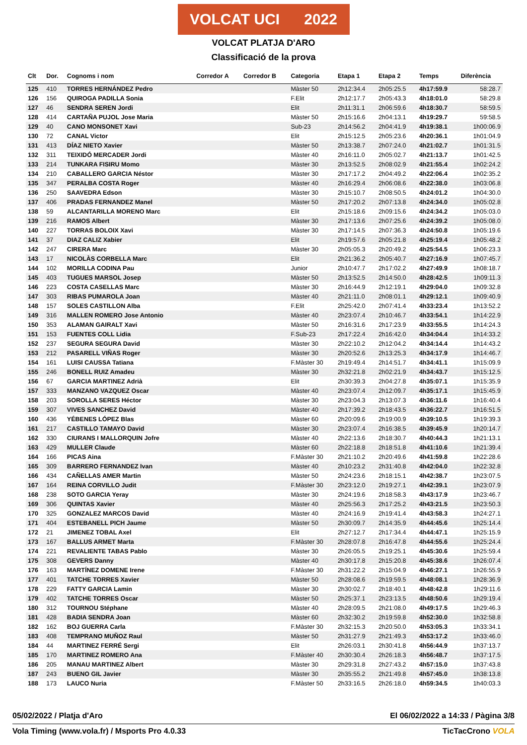VOLCAT UCI 2022
VOLCAT PLATJA D'ARO
Classificació de la prova
| Clt | Dor. | Cognoms i nom | Corredor A | Corredor B | Categoria | Etapa 1 | Etapa 2 | Temps | Diferència |
| --- | --- | --- | --- | --- | --- | --- | --- | --- | --- |
| 125 | 410 | TORRES HERNÁNDEZ Pedro | | | Màster 50 | 2h12:34.4 | 2h05:25.5 | 4h17:59.9 | 58:28.7 |
| 126 | 156 | QUIROGA PADILLA Sonia | | | F.Elit | 2h12:17.7 | 2h05:43.3 | 4h18:01.0 | 58:29.8 |
| 127 | 46 | SENDRA SEREN Jordi | | | Elit | 2h11:31.1 | 2h06:59.6 | 4h18:30.7 | 58:59.5 |
| 128 | 414 | CARTAÑA PUJOL Jose Maria | | | Màster 50 | 2h15:16.6 | 2h04:13.1 | 4h19:29.7 | 59:58.5 |
| 129 | 40 | CANO MONSONET Xavi | | | Sub-23 | 2h14:56.2 | 2h04:41.9 | 4h19:38.1 | 1h00:06.9 |
| 130 | 72 | CANAL Victor | | | Elit | 2h15:12.5 | 2h05:23.6 | 4h20:36.1 | 1h01:04.9 |
| 131 | 413 | DÍAZ NIETO Xavier | | | Màster 50 | 2h13:38.7 | 2h07:24.0 | 4h21:02.7 | 1h01:31.5 |
| 132 | 311 | TEIXIDÓ MERCADER Jordi | | | Màster 40 | 2h16:11.0 | 2h05:02.7 | 4h21:13.7 | 1h01:42.5 |
| 133 | 214 | TUNKARA FISIRU Momo | | | Màster 30 | 2h13:52.5 | 2h08:02.9 | 4h21:55.4 | 1h02:24.2 |
| 134 | 210 | CABALLERO GARCIA Néstor | | | Màster 30 | 2h17:17.2 | 2h04:49.2 | 4h22:06.4 | 1h02:35.2 |
| 135 | 347 | PERALBA COSTA Roger | | | Màster 40 | 2h16:29.4 | 2h06:08.6 | 4h22:38.0 | 1h03:06.8 |
| 136 | 250 | SAAVEDRA Edson | | | Màster 30 | 2h15:10.7 | 2h08:50.5 | 4h24:01.2 | 1h04:30.0 |
| 137 | 406 | PRADAS FERNANDEZ Manel | | | Màster 50 | 2h17:20.2 | 2h07:13.8 | 4h24:34.0 | 1h05:02.8 |
| 138 | 59 | ALCANTARILLA MORENO Marc | | | Elit | 2h15:18.6 | 2h09:15.6 | 4h24:34.2 | 1h05:03.0 |
| 139 | 216 | RAMOS Albert | | | Màster 30 | 2h17:13.6 | 2h07:25.6 | 4h24:39.2 | 1h05:08.0 |
| 140 | 227 | TORRAS BOLOIX Xavi | | | Màster 30 | 2h17:14.5 | 2h07:36.3 | 4h24:50.8 | 1h05:19.6 |
| 141 | 37 | DIAZ CALIZ Xabier | | | Elit | 2h19:57.6 | 2h05:21.8 | 4h25:19.4 | 1h05:48.2 |
| 142 | 247 | CIRERA Marc | | | Màster 30 | 2h05:05.3 | 2h20:49.2 | 4h25:54.5 | 1h06:23.3 |
| 143 | 17 | NICOLÀS CORBELLA Marc | | | Elit | 2h21:36.2 | 2h05:40.7 | 4h27:16.9 | 1h07:45.7 |
| 144 | 102 | MORILLA CODINA Pau | | | Junior | 2h10:47.7 | 2h17:02.2 | 4h27:49.9 | 1h08:18.7 |
| 145 | 403 | TUGUES MARSOL Josep | | | Màster 50 | 2h13:52.5 | 2h14:50.0 | 4h28:42.5 | 1h09:11.3 |
| 146 | 223 | COSTA CASELLAS Marc | | | Màster 30 | 2h16:44.9 | 2h12:19.1 | 4h29:04.0 | 1h09:32.8 |
| 147 | 303 | RIBAS PUMAROLA Joan | | | Màster 40 | 2h21:11.0 | 2h08:01.1 | 4h29:12.1 | 1h09:40.9 |
| 148 | 157 | SOLES CASTILLON Alba | | | F.Elit | 2h25:42.0 | 2h07:41.4 | 4h33:23.4 | 1h13:52.2 |
| 149 | 316 | MALLEN ROMERO Jose Antonio | | | Màster 40 | 2h23:07.4 | 2h10:46.7 | 4h33:54.1 | 1h14:22.9 |
| 150 | 353 | ALAMAN GAIRALT Xavi | | | Màster 50 | 2h16:31.6 | 2h17:23.9 | 4h33:55.5 | 1h14:24.3 |
| 151 | 153 | FUENTES COLL Lidia | | | F.Sub-23 | 2h17:22.4 | 2h16:42.0 | 4h34:04.4 | 1h14:33.2 |
| 152 | 237 | SEGURA SEGURA David | | | Màster 30 | 2h22:10.2 | 2h12:04.2 | 4h34:14.4 | 1h14:43.2 |
| 153 | 212 | PASARELL VIÑAS Roger | | | Màster 30 | 2h20:52.6 | 2h13:25.3 | 4h34:17.9 | 1h14:46.7 |
| 154 | 161 | LUISI CAUSSA Tatiana | | | F.Màster 30 | 2h19:49.4 | 2h14:51.7 | 4h34:41.1 | 1h15:09.9 |
| 155 | 246 | BONELL RUIZ Amadeu | | | Màster 30 | 2h32:21.8 | 2h02:21.9 | 4h34:43.7 | 1h15:12.5 |
| 156 | 67 | GARCIA MARTINEZ Adrià | | | Elit | 2h30:39.3 | 2h04:27.8 | 4h35:07.1 | 1h15:35.9 |
| 157 | 333 | MANZANO VAZQUEZ Oscar | | | Màster 40 | 2h23:07.4 | 2h12:09.7 | 4h35:17.1 | 1h15:45.9 |
| 158 | 203 | SOROLLA SERES Héctor | | | Màster 30 | 2h23:04.3 | 2h13:07.3 | 4h36:11.6 | 1h16:40.4 |
| 159 | 307 | VIVES SANCHEZ David | | | Màster 40 | 2h17:39.2 | 2h18:43.5 | 4h36:22.7 | 1h16:51.5 |
| 160 | 436 | YÉBENES LÓPEZ Blas | | | Màster 60 | 2h20:09.6 | 2h19:00.9 | 4h39:10.5 | 1h19:39.3 |
| 161 | 217 | CASTILLO TAMAYO David | | | Màster 30 | 2h23:07.4 | 2h16:38.5 | 4h39:45.9 | 1h20:14.7 |
| 162 | 330 | CIURANS I MALLORQUIN Jofre | | | Màster 40 | 2h22:13.6 | 2h18:30.7 | 4h40:44.3 | 1h21:13.1 |
| 163 | 429 | MULLER Claude | | | Màster 60 | 2h22:18.8 | 2h18:51.8 | 4h41:10.6 | 1h21:39.4 |
| 164 | 166 | PICAS Aina | | | F.Màster 30 | 2h21:10.2 | 2h20:49.6 | 4h41:59.8 | 1h22:28.6 |
| 165 | 309 | BARRERO FERNANDEZ Ivan | | | Màster 40 | 2h10:23.2 | 2h31:40.8 | 4h42:04.0 | 1h22:32.8 |
| 166 | 434 | CAÑELLAS AMER Martin | | | Màster 50 | 2h24:23.6 | 2h18:15.1 | 4h42:38.7 | 1h23:07.5 |
| 167 | 164 | REINA CORVILLO Judit | | | F.Màster 30 | 2h23:12.0 | 2h19:27.1 | 4h42:39.1 | 1h23:07.9 |
| 168 | 238 | SOTO GARCIA Yeray | | | Màster 30 | 2h24:19.6 | 2h18:58.3 | 4h43:17.9 | 1h23:46.7 |
| 169 | 306 | QUINTAS Xavier | | | Màster 40 | 2h25:56.3 | 2h17:25.2 | 4h43:21.5 | 1h23:50.3 |
| 170 | 325 | GONZALEZ MARCOS David | | | Màster 40 | 2h24:16.9 | 2h19:41.4 | 4h43:58.3 | 1h24:27.1 |
| 171 | 404 | ESTEBANELL PICH Jaume | | | Màster 50 | 2h30:09.7 | 2h14:35.9 | 4h44:45.6 | 1h25:14.4 |
| 172 | 21 | JIMENEZ TOBAL Axel | | | Elit | 2h27:12.7 | 2h17:34.4 | 4h44:47.1 | 1h25:15.9 |
| 173 | 167 | BALLUS ARMET Marta | | | F.Màster 30 | 2h28:07.8 | 2h16:47.8 | 4h44:55.6 | 1h25:24.4 |
| 174 | 221 | REVALIENTE TABAS Pablo | | | Màster 30 | 2h26:05.5 | 2h19:25.1 | 4h45:30.6 | 1h25:59.4 |
| 175 | 308 | GEVERS Danny | | | Màster 40 | 2h30:17.8 | 2h15:20.8 | 4h45:38.6 | 1h26:07.4 |
| 176 | 163 | MARTÍNEZ DOMENE Irene | | | F.Màster 30 | 2h31:22.2 | 2h15:04.9 | 4h46:27.1 | 1h26:55.9 |
| 177 | 401 | TATCHE TORRES Xavier | | | Màster 50 | 2h28:08.6 | 2h19:59.5 | 4h48:08.1 | 1h28:36.9 |
| 178 | 229 | FATTY GARCIA Lamin | | | Màster 30 | 2h30:02.7 | 2h18:40.1 | 4h48:42.8 | 1h29:11.6 |
| 179 | 402 | TATCHE TORRES Oscar | | | Màster 50 | 2h25:37.1 | 2h23:13.5 | 4h48:50.6 | 1h29:19.4 |
| 180 | 312 | TOURNOU Stéphane | | | Màster 40 | 2h28:09.5 | 2h21:08.0 | 4h49:17.5 | 1h29:46.3 |
| 181 | 428 | BADIA SENDRA Joan | | | Màster 60 | 2h32:30.2 | 2h19:59.8 | 4h52:30.0 | 1h32:58.8 |
| 182 | 162 | BOJ GUERRA Carla | | | F.Màster 30 | 2h32:15.3 | 2h20:50.0 | 4h53:05.3 | 1h33:34.1 |
| 183 | 408 | TEMPRANO MUÑOZ Raul | | | Màster 50 | 2h31:27.9 | 2h21:49.3 | 4h53:17.2 | 1h33:46.0 |
| 184 | 44 | MARTINEZ FERRÉ Sergi | | | Elit | 2h26:03.1 | 2h30:41.8 | 4h56:44.9 | 1h37:13.7 |
| 185 | 170 | MARTINEZ ROMERO Ana | | | F.Màster 40 | 2h30:30.4 | 2h26:18.3 | 4h56:48.7 | 1h37:17.5 |
| 186 | 205 | MANAU MARTINEZ Albert | | | Màster 30 | 2h29:31.8 | 2h27:43.2 | 4h57:15.0 | 1h37:43.8 |
| 187 | 243 | BUENO GIL Javier | | | Màster 30 | 2h35:55.2 | 2h21:49.8 | 4h57:45.0 | 1h38:13.8 |
| 188 | 173 | LAUCO Nuria | | | F.Màster 50 | 2h33:16.5 | 2h26:18.0 | 4h59:34.5 | 1h40:03.3 |
05/02/2022 / Platja d'Aro El 06/02/2022 a 14:33 / Pàgina 3/8
Vola Timing (www.vola.fr) / Msports Pro 4.0.33 TicTacCrono VOLA